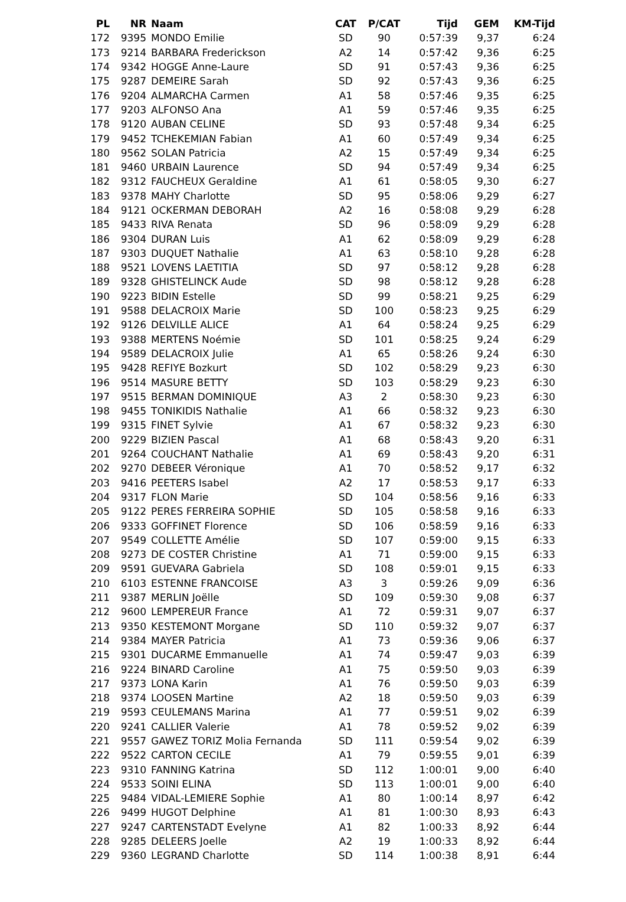| PL | NR | Naam | CAT | P/CAT | Tijd | GEM | KM-Tijd |
| --- | --- | --- | --- | --- | --- | --- | --- |
| 172 | 9395 | MONDO Emilie | SD | 90 | 0:57:39 | 9,37 | 6:24 |
| 173 | 9214 | BARBARA Frederickson | A2 | 14 | 0:57:42 | 9,36 | 6:25 |
| 174 | 9342 | HOGGE Anne-Laure | SD | 91 | 0:57:43 | 9,36 | 6:25 |
| 175 | 9287 | DEMEIRE Sarah | SD | 92 | 0:57:43 | 9,36 | 6:25 |
| 176 | 9204 | ALMARCHA Carmen | A1 | 58 | 0:57:46 | 9,35 | 6:25 |
| 177 | 9203 | ALFONSO Ana | A1 | 59 | 0:57:46 | 9,35 | 6:25 |
| 178 | 9120 | AUBAN CELINE | SD | 93 | 0:57:48 | 9,34 | 6:25 |
| 179 | 9452 | TCHEKEMIAN Fabian | A1 | 60 | 0:57:49 | 9,34 | 6:25 |
| 180 | 9562 | SOLAN Patricia | A2 | 15 | 0:57:49 | 9,34 | 6:25 |
| 181 | 9460 | URBAIN Laurence | SD | 94 | 0:57:49 | 9,34 | 6:25 |
| 182 | 9312 | FAUCHEUX Geraldine | A1 | 61 | 0:58:05 | 9,30 | 6:27 |
| 183 | 9378 | MAHY Charlotte | SD | 95 | 0:58:06 | 9,29 | 6:27 |
| 184 | 9121 | OCKERMAN DEBORAH | A2 | 16 | 0:58:08 | 9,29 | 6:28 |
| 185 | 9433 | RIVA Renata | SD | 96 | 0:58:09 | 9,29 | 6:28 |
| 186 | 9304 | DURAN Luis | A1 | 62 | 0:58:09 | 9,29 | 6:28 |
| 187 | 9303 | DUQUET Nathalie | A1 | 63 | 0:58:10 | 9,28 | 6:28 |
| 188 | 9521 | LOVENS LAETITIA | SD | 97 | 0:58:12 | 9,28 | 6:28 |
| 189 | 9328 | GHISTELINCK Aude | SD | 98 | 0:58:12 | 9,28 | 6:28 |
| 190 | 9223 | BIDIN Estelle | SD | 99 | 0:58:21 | 9,25 | 6:29 |
| 191 | 9588 | DELACROIX Marie | SD | 100 | 0:58:23 | 9,25 | 6:29 |
| 192 | 9126 | DELVILLE ALICE | A1 | 64 | 0:58:24 | 9,25 | 6:29 |
| 193 | 9388 | MERTENS Noémie | SD | 101 | 0:58:25 | 9,24 | 6:29 |
| 194 | 9589 | DELACROIX Julie | A1 | 65 | 0:58:26 | 9,24 | 6:30 |
| 195 | 9428 | REFIYE Bozkurt | SD | 102 | 0:58:29 | 9,23 | 6:30 |
| 196 | 9514 | MASURE BETTY | SD | 103 | 0:58:29 | 9,23 | 6:30 |
| 197 | 9515 | BERMAN DOMINIQUE | A3 | 2 | 0:58:30 | 9,23 | 6:30 |
| 198 | 9455 | TONIKIDIS Nathalie | A1 | 66 | 0:58:32 | 9,23 | 6:30 |
| 199 | 9315 | FINET Sylvie | A1 | 67 | 0:58:32 | 9,23 | 6:30 |
| 200 | 9229 | BIZIEN Pascal | A1 | 68 | 0:58:43 | 9,20 | 6:31 |
| 201 | 9264 | COUCHANT Nathalie | A1 | 69 | 0:58:43 | 9,20 | 6:31 |
| 202 | 9270 | DEBEER Véronique | A1 | 70 | 0:58:52 | 9,17 | 6:32 |
| 203 | 9416 | PEETERS Isabel | A2 | 17 | 0:58:53 | 9,17 | 6:33 |
| 204 | 9317 | FLON Marie | SD | 104 | 0:58:56 | 9,16 | 6:33 |
| 205 | 9122 | PERES FERREIRA SOPHIE | SD | 105 | 0:58:58 | 9,16 | 6:33 |
| 206 | 9333 | GOFFINET Florence | SD | 106 | 0:58:59 | 9,16 | 6:33 |
| 207 | 9549 | COLLETTE Amélie | SD | 107 | 0:59:00 | 9,15 | 6:33 |
| 208 | 9273 | DE COSTER Christine | A1 | 71 | 0:59:00 | 9,15 | 6:33 |
| 209 | 9591 | GUEVARA Gabriela | SD | 108 | 0:59:01 | 9,15 | 6:33 |
| 210 | 6103 | ESTENNE FRANCOISE | A3 | 3 | 0:59:26 | 9,09 | 6:36 |
| 211 | 9387 | MERLIN Joëlle | SD | 109 | 0:59:30 | 9,08 | 6:37 |
| 212 | 9600 | LEMPEREUR France | A1 | 72 | 0:59:31 | 9,07 | 6:37 |
| 213 | 9350 | KESTEMONT Morgane | SD | 110 | 0:59:32 | 9,07 | 6:37 |
| 214 | 9384 | MAYER Patricia | A1 | 73 | 0:59:36 | 9,06 | 6:37 |
| 215 | 9301 | DUCARME Emmanuelle | A1 | 74 | 0:59:47 | 9,03 | 6:39 |
| 216 | 9224 | BINARD Caroline | A1 | 75 | 0:59:50 | 9,03 | 6:39 |
| 217 | 9373 | LONA Karin | A1 | 76 | 0:59:50 | 9,03 | 6:39 |
| 218 | 9374 | LOOSEN Martine | A2 | 18 | 0:59:50 | 9,03 | 6:39 |
| 219 | 9593 | CEULEMANS Marina | A1 | 77 | 0:59:51 | 9,02 | 6:39 |
| 220 | 9241 | CALLIER Valerie | A1 | 78 | 0:59:52 | 9,02 | 6:39 |
| 221 | 9557 | GAWEZ TORIZ Molia Fernanda | SD | 111 | 0:59:54 | 9,02 | 6:39 |
| 222 | 9522 | CARTON CECILE | A1 | 79 | 0:59:55 | 9,01 | 6:39 |
| 223 | 9310 | FANNING Katrina | SD | 112 | 1:00:01 | 9,00 | 6:40 |
| 224 | 9533 | SOINI ELINA | SD | 113 | 1:00:01 | 9,00 | 6:40 |
| 225 | 9484 | VIDAL-LEMIERE Sophie | A1 | 80 | 1:00:14 | 8,97 | 6:42 |
| 226 | 9499 | HUGOT Delphine | A1 | 81 | 1:00:30 | 8,93 | 6:43 |
| 227 | 9247 | CARTENSTADT Evelyne | A1 | 82 | 1:00:33 | 8,92 | 6:44 |
| 228 | 9285 | DELEERS Joelle | A2 | 19 | 1:00:33 | 8,92 | 6:44 |
| 229 | 9360 | LEGRAND Charlotte | SD | 114 | 1:00:38 | 8,91 | 6:44 |